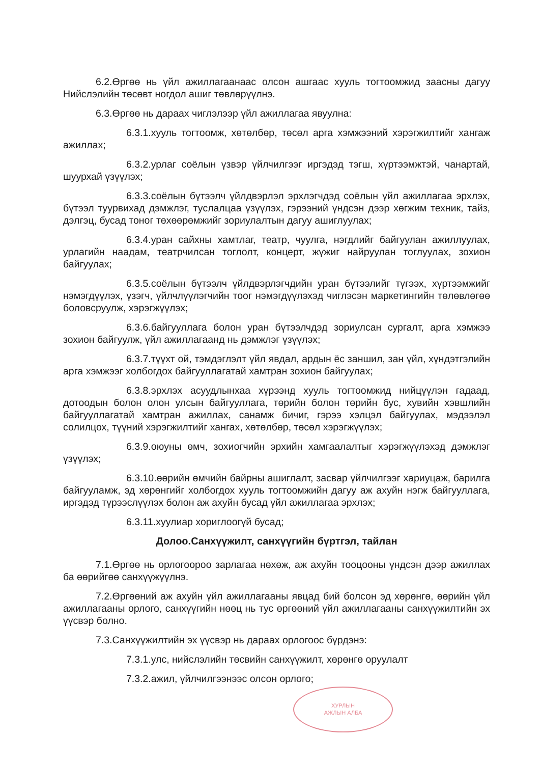6.2.Өргөө нь үйл ажиллагаанаас олсон ашгаас хууль тогтоомжид заасны дагуу Нийслэлийн төсөвт ногдол ашиг төвлөрүүлнэ.
6.3.Өргөө нь дараах чиглэлээр үйл ажиллагаа явуулна:
6.3.1.хууль тогтоомж, хөтөлбөр, төсөл арга хэмжээний хэрэгжилтийг хангаж ажиллах;
6.3.2.урлаг соёлын үзвэр үйлчилгээг иргэдэд тэгш, хүртээмжтэй, чанартай, шуурхай үзүүлэх;
6.3.3.соёлын бүтээлч үйлдвэрлэл эрхлэгчдэд соёлын үйл ажиллагаа эрхлэх, бүтээл туурвихад дэмжлэг, туслалцаа үзүүлэх, гэрээний үндсэн дээр хөгжим техник, тайз, дэлгэц, бусад тоног төхөөрөмжийг зориулалтын дагуу ашиглуулах;
6.3.4.уран сайхны хамтлаг, театр, чуулга, нэгдлийг байгуулан ажиллуулах, урлагийн наадам, театрчилсан тоглолт, концерт, жүжиг найруулан тоглуулах, зохион байгуулах;
6.3.5.соёлын бүтээлч үйлдвэрлэгчдийн уран бүтээлийг түгээх, хүртээмжийг нэмэгдүүлэх, үзэгч, үйлчлүүлэгчийн тоог нэмэгдүүлэхэд чиглэсэн маркетингийн төлөвлөгөө боловсруулж, хэрэгжүүлэх;
6.3.6.байгууллага болон уран бүтээлчдэд зориулсан сургалт, арга хэмжээ зохион байгуулж, үйл ажиллагаанд нь дэмжлэг үзүүлэх;
6.3.7.түүхт ой, тэмдэглэлт үйл явдал, ардын ёс заншил, зан үйл, хүндэтгэлийн арга хэмжээг холбогдох байгууллагатай хамтран зохион байгуулах;
6.3.8.эрхлэх асуудлынхаа хүрээнд хууль тогтоомжид нийцүүлэн гадаад, дотоодын болон олон улсын байгууллага, төрийн болон төрийн бус, хувийн хэвшлийн байгууллагатай хамтран ажиллах, санамж бичиг, гэрээ хэлцэл байгуулах, мэдээлэл солилцох, түүний хэрэгжилтийг хангах, хөтөлбөр, төсөл хэрэгжүүлэх;
6.3.9.оюуны өмч, зохиогчийн эрхийн хамгаалалтыг хэрэгжүүлэхэд дэмжлэг үзүүлэх;
6.3.10.өөрийн өмчийн байрны ашиглалт, засвар үйлчилгээг хариуцаж, барилга байгууламж, эд хөрөнгийг холбогдох хууль тогтоомжийн дагуу аж ахуйн нэгж байгууллага, иргэдэд түрээслүүлэх болон аж ахуйн бусад үйл ажиллагаа эрхлэх;
6.3.11.хуулиар хориглоогүй бусад;
Долоо.Санхүүжилт, санхүүгийн бүртгэл, тайлан
7.1.Өргөө нь орлогоороо зарлагаа нөхөж, аж ахуйн тооцооны үндсэн дээр ажиллах ба өөрийгөө санхүүжүүлнэ.
7.2.Өргөөний аж ахуйн үйл ажиллагааны явцад бий болсон эд хөрөнгө, өөрийн үйл ажиллагааны орлого, санхүүгийн нөөц нь тус өргөөний үйл ажиллагааны санхүүжилтийн эх үүсвэр болно.
7.3.Санхүүжилтийн эх үүсвэр нь дараах орлогоос бүрдэнэ:
7.3.1.улс, нийслэлийн төсвийн санхүүжилт, хөрөнгө оруулалт
7.3.2.ажил, үйлчилгээнээс олсон орлого;
ХУРЛЫН
АЖЛЫН АЛБА